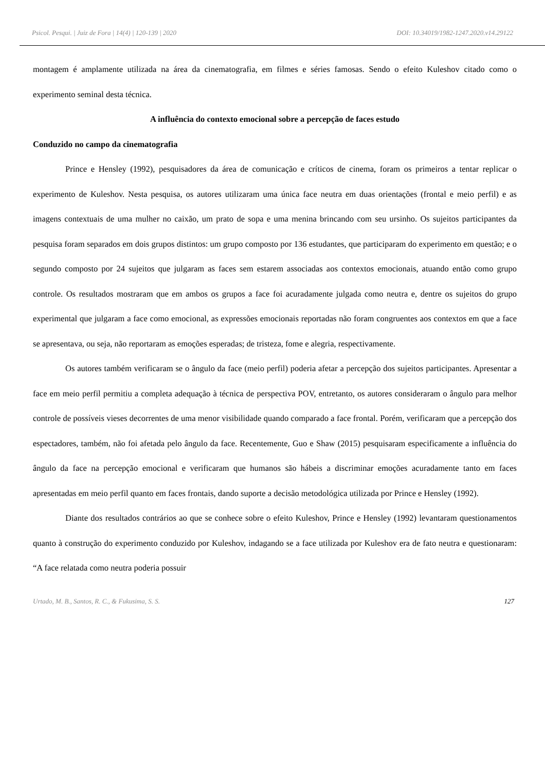Psicol. Pesqui. | Juiz de Fora | 14(4) | 120-139 | 2020 DOI: 10.34019/1982-1247.2020.v14.29122
montagem é amplamente utilizada na área da cinematografia, em filmes e séries famosas. Sendo o efeito Kuleshov citado como o experimento seminal desta técnica.
A influência do contexto emocional sobre a percepção de faces estudo
Conduzido no campo da cinematografia
Prince e Hensley (1992), pesquisadores da área de comunicação e críticos de cinema, foram os primeiros a tentar replicar o experimento de Kuleshov. Nesta pesquisa, os autores utilizaram uma única face neutra em duas orientações (frontal e meio perfil) e as imagens contextuais de uma mulher no caixão, um prato de sopa e uma menina brincando com seu ursinho. Os sujeitos participantes da pesquisa foram separados em dois grupos distintos: um grupo composto por 136 estudantes, que participaram do experimento em questão; e o segundo composto por 24 sujeitos que julgaram as faces sem estarem associadas aos contextos emocionais, atuando então como grupo controle. Os resultados mostraram que em ambos os grupos a face foi acuradamente julgada como neutra e, dentre os sujeitos do grupo experimental que julgaram a face como emocional, as expressões emocionais reportadas não foram congruentes aos contextos em que a face se apresentava, ou seja, não reportaram as emoções esperadas; de tristeza, fome e alegria, respectivamente.
Os autores também verificaram se o ângulo da face (meio perfil) poderia afetar a percepção dos sujeitos participantes. Apresentar a face em meio perfil permitiu a completa adequação à técnica de perspectiva POV, entretanto, os autores consideraram o ângulo para melhor controle de possíveis vieses decorrentes de uma menor visibilidade quando comparado a face frontal. Porém, verificaram que a percepção dos espectadores, também, não foi afetada pelo ângulo da face. Recentemente, Guo e Shaw (2015) pesquisaram especificamente a influência do ângulo da face na percepção emocional e verificaram que humanos são hábeis a discriminar emoções acuradamente tanto em faces apresentadas em meio perfil quanto em faces frontais, dando suporte a decisão metodológica utilizada por Prince e Hensley (1992).
Diante dos resultados contrários ao que se conhece sobre o efeito Kuleshov, Prince e Hensley (1992) levantaram questionamentos quanto à construção do experimento conduzido por Kuleshov, indagando se a face utilizada por Kuleshov era de fato neutra e questionaram: “A face relatada como neutra poderia possuir
Urtado, M. B., Santos, R. C., & Fukusima, S. S. 127